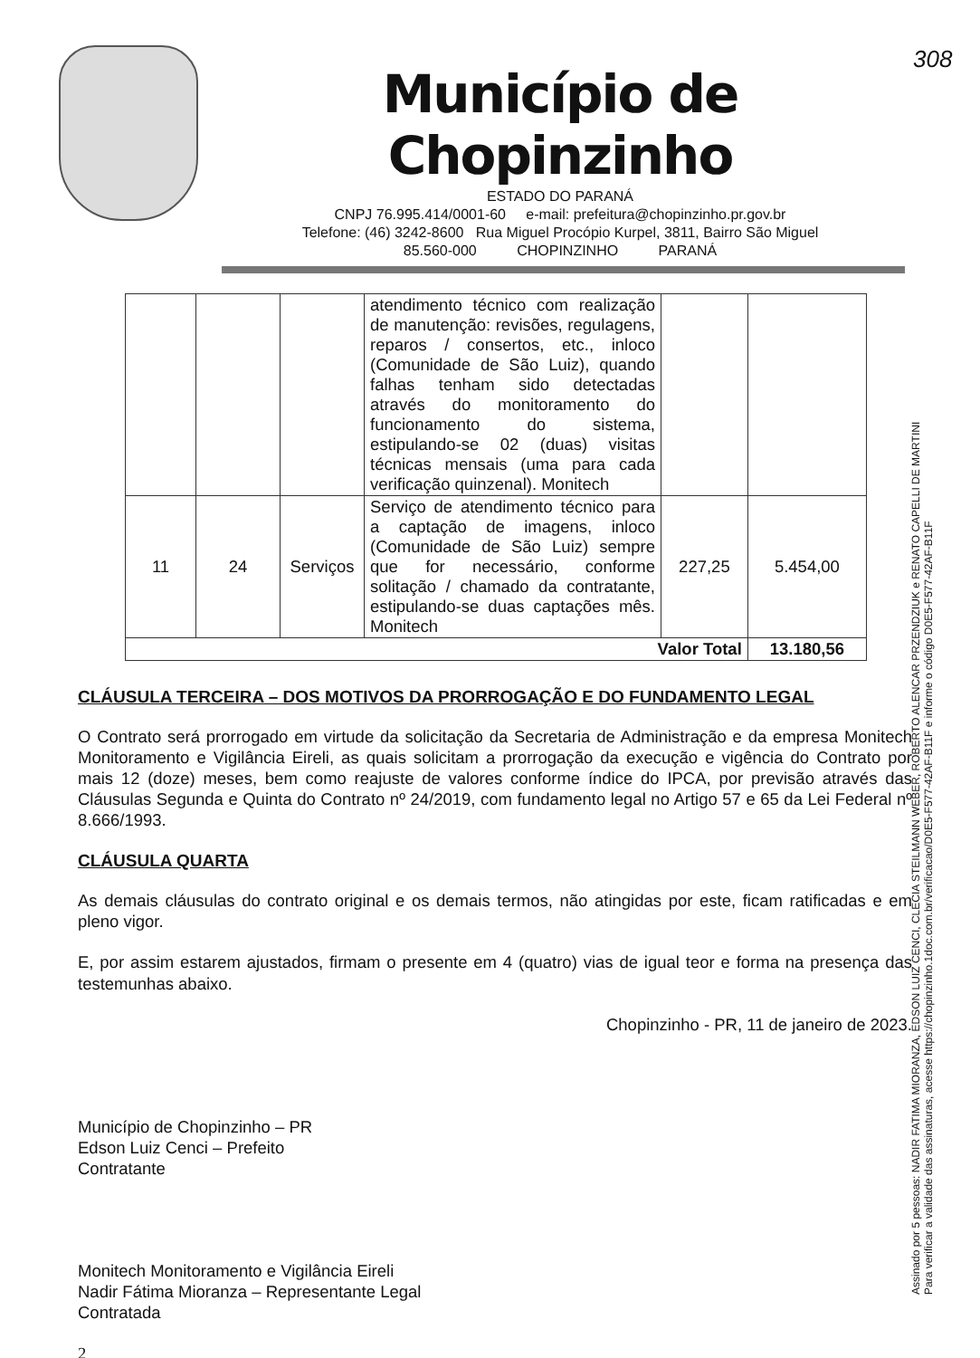Município de Chopinzinho
ESTADO DO PARANÁ
CNPJ 76.995.414/0001-60 e-mail: prefeitura@chopinzinho.pr.gov.br
Telefone: (46) 3242-8600 Rua Miguel Procópio Kurpel, 3811, Bairro São Miguel
85.560-000 CHOPINZINHO PARANÁ
308
| | | | atendimento técnico com realização de manutenção: revisões, regulagens, reparos / consertos, etc., inloco (Comunidade de São Luiz), quando falhas tenham sido detectadas através do monitoramento do funcionamento do sistema, estipulando-se 02 (duas) visitas técnicas mensais (uma para cada verificação quinzenal). Monitech | | |
| 11 | 24 | Serviços | Serviço de atendimento técnico para a captação de imagens, inloco (Comunidade de São Luiz) sempre que for necessário, conforme solitação / chamado da contratante, estipulando-se duas captações mês. Monitech | 227,25 | 5.454,00 |
| Valor Total | | | | | 13.180,56 |
CLÁUSULA TERCEIRA – DOS MOTIVOS DA PRORROGAÇÃO E DO FUNDAMENTO LEGAL
O Contrato será prorrogado em virtude da solicitação da Secretaria de Administração e da empresa Monitech Monitoramento e Vigilância Eireli, as quais solicitam a prorrogação da execução e vigência do Contrato por mais 12 (doze) meses, bem como reajuste de valores conforme índice do IPCA, por previsão através das Cláusulas Segunda e Quinta do Contrato nº 24/2019, com fundamento legal no Artigo 57 e 65 da Lei Federal nº 8.666/1993.
CLÁUSULA QUARTA
As demais cláusulas do contrato original e os demais termos, não atingidas por este, ficam ratificadas e em pleno vigor.
E, por assim estarem ajustados, firmam o presente em 4 (quatro) vias de igual teor e forma na presença das testemunhas abaixo.
Chopinzinho - PR, 11 de janeiro de 2023.
Município de Chopinzinho – PR
Edson Luiz Cenci – Prefeito
Contratante
Monitech Monitoramento e Vigilância Eireli
Nadir Fátima Mioranza – Representante Legal
Contratada
2
Assinado por 5 pessoas: NADIR FATIMA MIORANZA, EDSON LUIZ CENCI, CLECIA STEILMANN WEBER, ROBERTO ALENCAR PRZENDZIUK e RENATO CAPELLI DE MARTINI
Para verificar a validade das assinaturas, acesse https://chopinzinho.1doc.com.br/verificacao/D0E5-F577-42AF-B11F e informe o código D0E5-F577-42AF-B11F